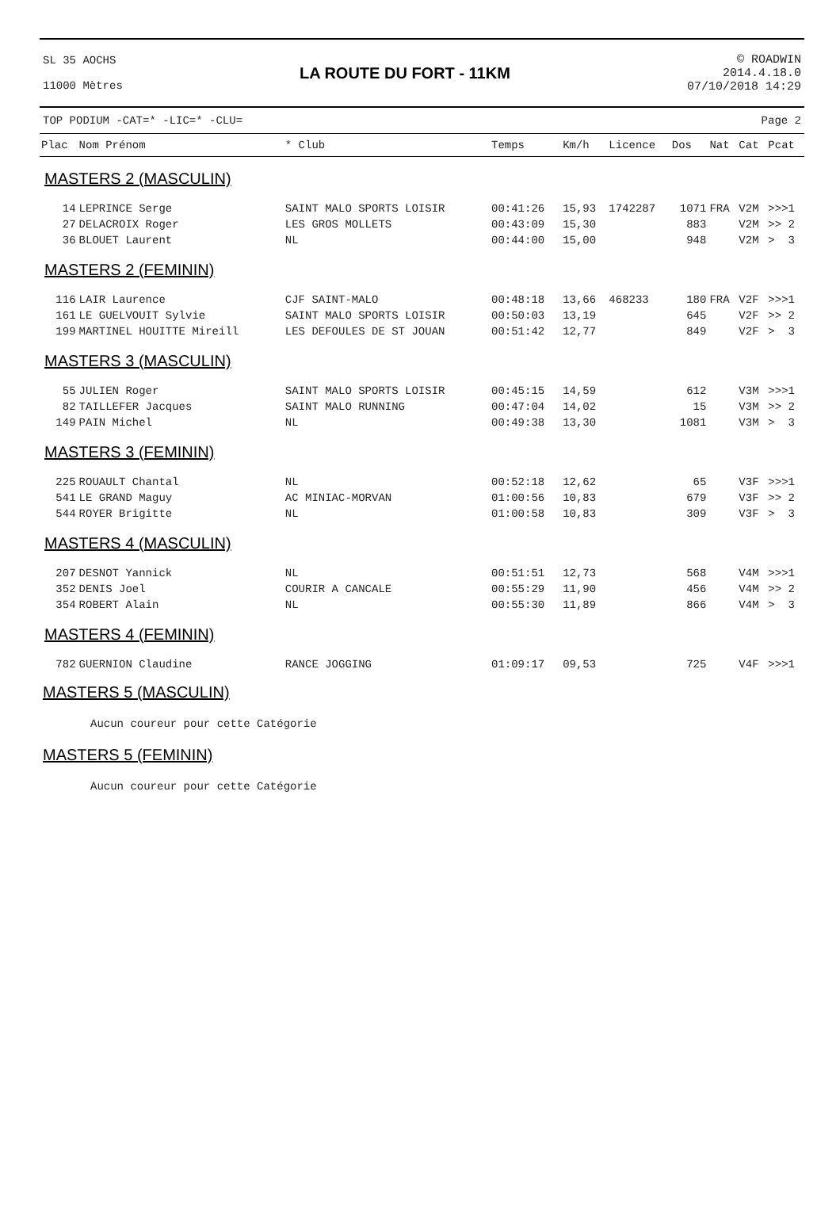SL 35 AOCHS
11000 Mètres
LA ROUTE DU FORT - 11KM
© ROADWIN
2014.4.18.0
07/10/2018 14:29
TOP PODIUM -CAT=* -LIC=* -CLU= Page 2
| Plac | Nom Prénom | * Club | Temps | Km/h | Licence | Dos | Nat | Cat | Pcat |
| --- | --- | --- | --- | --- | --- | --- | --- | --- | --- |
| MASTERS 2 (MASCULIN) | | | | | | | | | |
| 14 | LEPRINCE Serge | SAINT MALO SPORTS LOISIR | 00:41:26 | 15,93 | 1742287 | 1071 | FRA | V2M | >>>1 |
| 27 | DELACROIX Roger | LES GROS MOLLETS | 00:43:09 | 15,30 | | 883 | | V2M | >> 2 |
| 36 | BLOUET Laurent | NL | 00:44:00 | 15,00 | | 948 | | V2M | > 3 |
| MASTERS 2 (FEMININ) | | | | | | | | | |
| 116 | LAIR Laurence | CJF SAINT-MALO | 00:48:18 | 13,66 | 468233 | 180 | FRA | V2F | >>>1 |
| 161 | LE GUELVOUIT Sylvie | SAINT MALO SPORTS LOISIR | 00:50:03 | 13,19 | | 645 | | V2F | >> 2 |
| 199 | MARTINEL HOUITTE Mireill | LES DEFOULES DE ST JOUAN | 00:51:42 | 12,77 | | 849 | | V2F | > 3 |
| MASTERS 3 (MASCULIN) | | | | | | | | | |
| 55 | JULIEN Roger | SAINT MALO SPORTS LOISIR | 00:45:15 | 14,59 | | 612 | | V3M | >>>1 |
| 82 | TAILLEFER Jacques | SAINT MALO RUNNING | 00:47:04 | 14,02 | | 15 | | V3M | >> 2 |
| 149 | PAIN Michel | NL | 00:49:38 | 13,30 | | 1081 | | V3M | > 3 |
| MASTERS 3 (FEMININ) | | | | | | | | | |
| 225 | ROUAULT Chantal | NL | 00:52:18 | 12,62 | | 65 | | V3F | >>>1 |
| 541 | LE GRAND Maguy | AC MINIAC-MORVAN | 01:00:56 | 10,83 | | 679 | | V3F | >> 2 |
| 544 | ROYER Brigitte | NL | 01:00:58 | 10,83 | | 309 | | V3F | > 3 |
| MASTERS 4 (MASCULIN) | | | | | | | | | |
| 207 | DESNOT Yannick | NL | 00:51:51 | 12,73 | | 568 | | V4M | >>>1 |
| 352 | DENIS Joel | COURIR A CANCALE | 00:55:29 | 11,90 | | 456 | | V4M | >> 2 |
| 354 | ROBERT Alain | NL | 00:55:30 | 11,89 | | 866 | | V4M | > 3 |
| MASTERS 4 (FEMININ) | | | | | | | | | |
| 782 | GUERNION Claudine | RANCE JOGGING | 01:09:17 | 09,53 | | 725 | | V4F | >>>1 |
MASTERS 5 (MASCULIN)
Aucun coureur pour cette Catégorie
MASTERS 5 (FEMININ)
Aucun coureur pour cette Catégorie